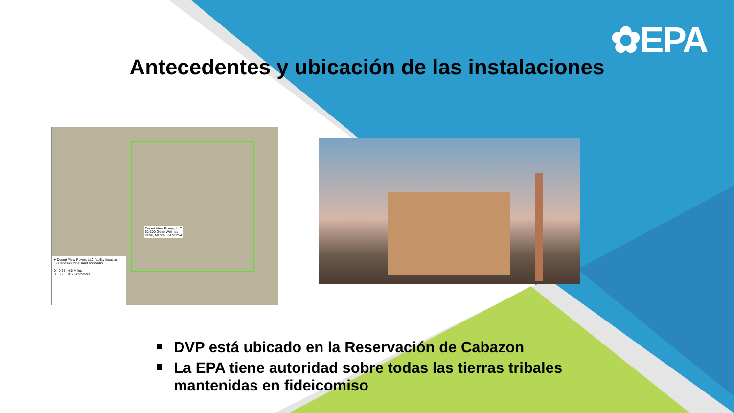✿EPA
Antecedentes y ubicación de las instalaciones
Desert View Power, LLC
62-300 Gene Welmas
Drive, Mecca, CA 92254
● Desert View Power, LLC facility location
▭ Cabazon tribal land boundary
0 0.25 0.5 Miles
0 0.25 0.5 Kilometers
DVP está ubicado en la Reservación de Cabazon
La EPA tiene autoridad sobre todas las tierras tribales mantenidas en fideicomiso